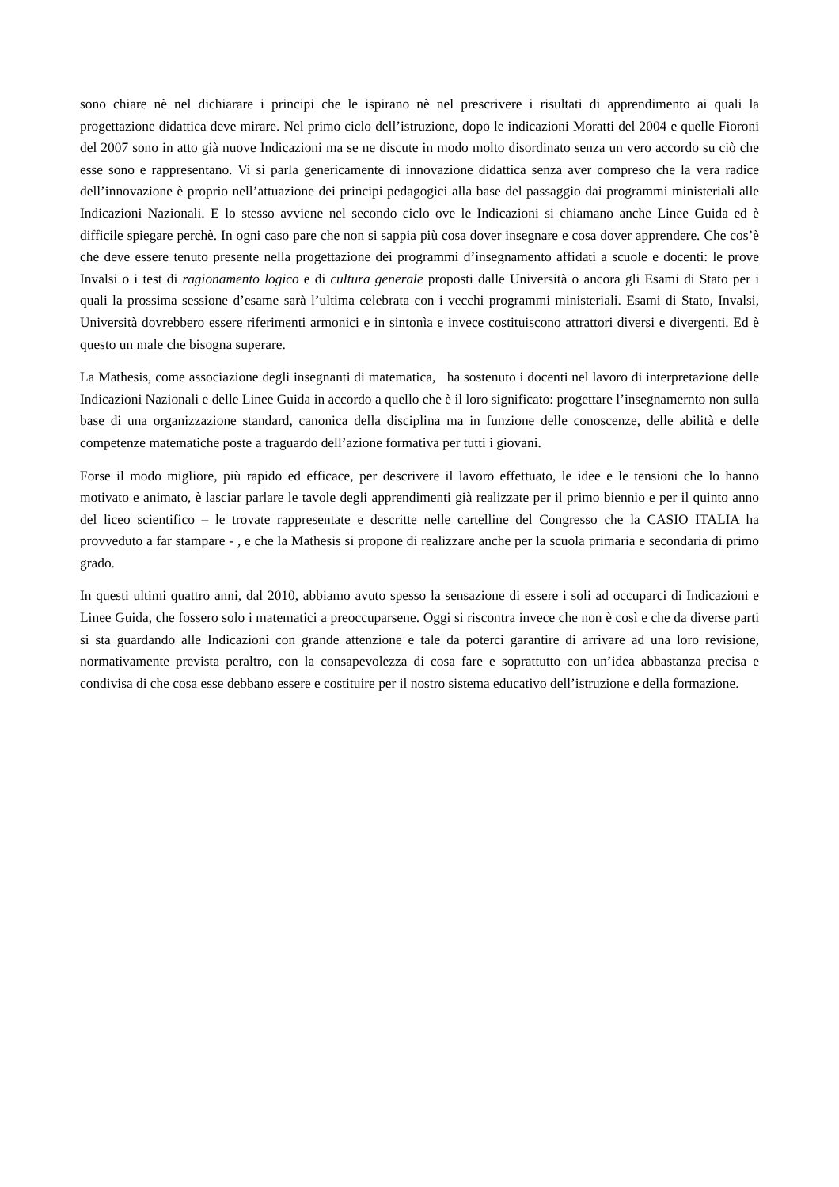sono chiare nè nel dichiarare i principi che le ispirano nè nel prescrivere i risultati di apprendimento ai quali la progettazione didattica deve mirare. Nel primo ciclo dell’istruzione, dopo le indicazioni Moratti del 2004 e quelle Fioroni del 2007 sono in atto già nuove Indicazioni ma se ne discute in modo molto disordinato senza un vero accordo su ciò che esse sono e rappresentano. Vi si parla genericamente di innovazione didattica senza aver compreso che la vera radice dell’innovazione è proprio nell’attuazione dei principi pedagogici alla base del passaggio dai programmi ministeriali alle Indicazioni Nazionali. E lo stesso avviene nel secondo ciclo ove le Indicazioni si chiamano anche Linee Guida ed è difficile spiegare perchè. In ogni caso pare che non si sappia più cosa dover insegnare e cosa dover apprendere. Che cos’è che deve essere tenuto presente nella progettazione dei programmi d’insegnamento affidati a scuole e docenti: le prove Invalsi o i test di ragionamento logico e di cultura generale proposti dalle Università o ancora gli Esami di Stato per i quali la prossima sessione d’esame sarà l’ultima celebrata con i vecchi programmi ministeriali. Esami di Stato, Invalsi, Università dovrebbero essere riferimenti armonici e in sintonìa e invece costituiscono attrattori diversi e divergenti. Ed è questo un male che bisogna superare.
La Mathesis, come associazione degli insegnanti di matematica, ha sostenuto i docenti nel lavoro di interpretazione delle Indicazioni Nazionali e delle Linee Guida in accordo a quello che è il loro significato: progettare l’insegnamernto non sulla base di una organizzazione standard, canonica della disciplina ma in funzione delle conoscenze, delle abilità e delle competenze matematiche poste a traguardo dell’azione formativa per tutti i giovani.
Forse il modo migliore, più rapido ed efficace, per descrivere il lavoro effettuato, le idee e le tensioni che lo hanno motivato e animato, è lasciar parlare le tavole degli apprendimenti già realizzate per il primo biennio e per il quinto anno del liceo scientifico – le trovate rappresentate e descritte nelle cartelline del Congresso che la CASIO ITALIA ha provveduto a far stampare - , e che la Mathesis si propone di realizzare anche per la scuola primaria e secondaria di primo grado.
In questi ultimi quattro anni, dal 2010, abbiamo avuto spesso la sensazione di essere i soli ad occuparci di Indicazioni e Linee Guida, che fossero solo i matematici a preoccuparsene. Oggi si riscontra invece che non è così e che da diverse parti si sta guardando alle Indicazioni con grande attenzione e tale da poterci garantire di arrivare ad una loro revisione, normativamente prevista peraltro, con la consapevolezza di cosa fare e soprattutto con un’idea abbastanza precisa e condivisa di che cosa esse debbano essere e costituire per il nostro sistema educativo dell’istruzione e della formazione.